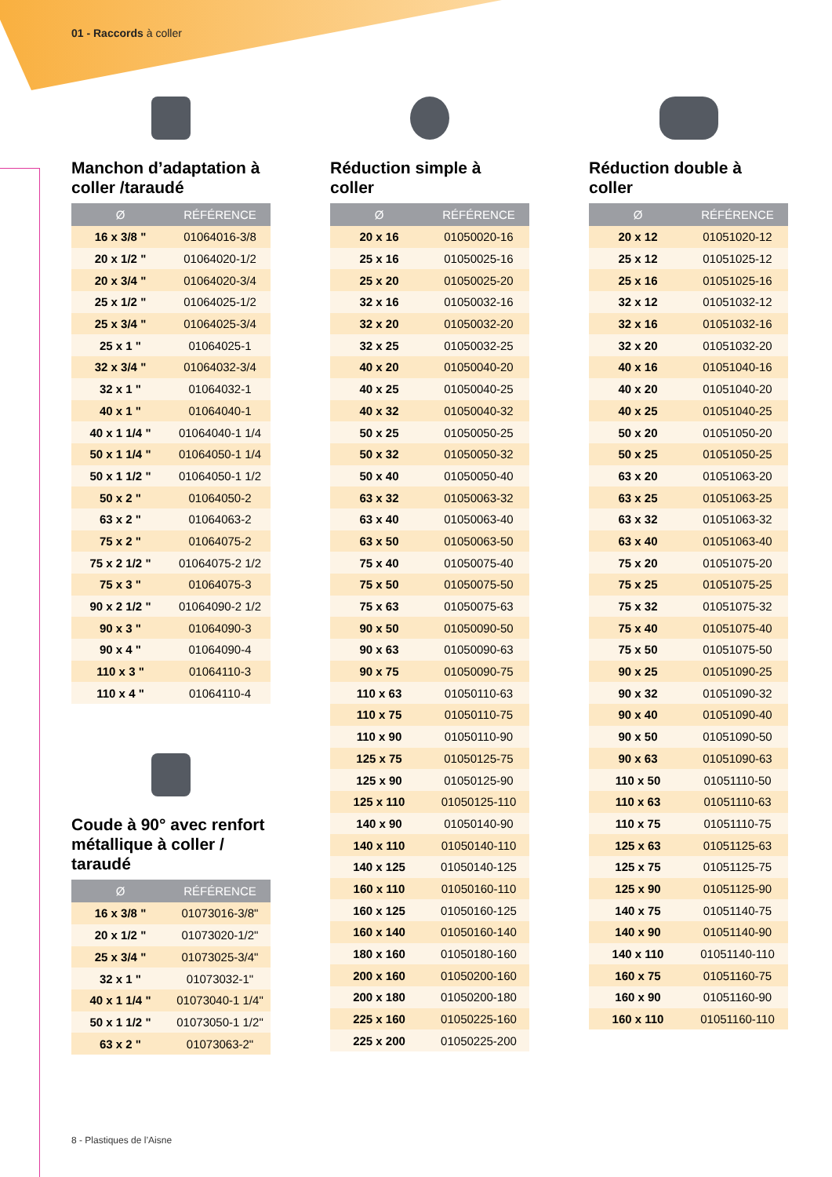01 - Raccords à coller
Manchon d’adaptation à coller /taraudé
| Ø | RÉFÉRENCE |
| --- | --- |
| 16 x 3/8 " | 01064016-3/8 |
| 20 x 1/2 " | 01064020-1/2 |
| 20 x 3/4 " | 01064020-3/4 |
| 25 x 1/2 " | 01064025-1/2 |
| 25 x 3/4 " | 01064025-3/4 |
| 25 x 1 " | 01064025-1 |
| 32 x 3/4 " | 01064032-3/4 |
| 32 x 1 " | 01064032-1 |
| 40 x 1 " | 01064040-1 |
| 40 x 1 1/4 " | 01064040-1 1/4 |
| 50 x 1 1/4 " | 01064050-1 1/4 |
| 50 x 1 1/2 " | 01064050-1 1/2 |
| 50 x 2 " | 01064050-2 |
| 63 x 2 " | 01064063-2 |
| 75 x 2 " | 01064075-2 |
| 75 x 2 1/2 " | 01064075-2 1/2 |
| 75 x 3 " | 01064075-3 |
| 90 x 2 1/2 " | 01064090-2 1/2 |
| 90 x 3 " | 01064090-3 |
| 90 x 4 " | 01064090-4 |
| 110 x 3 " | 01064110-3 |
| 110 x 4 " | 01064110-4 |
Coude à 90° avec renfort métallique à coller / taraudé
| Ø | RÉFÉRENCE |
| --- | --- |
| 16 x 3/8 " | 01073016-3/8" |
| 20 x 1/2 " | 01073020-1/2" |
| 25 x 3/4 " | 01073025-3/4" |
| 32 x 1 " | 01073032-1" |
| 40 x 1 1/4 " | 01073040-1 1/4" |
| 50 x 1 1/2 " | 01073050-1 1/2" |
| 63 x 2 " | 01073063-2" |
Réduction simple à coller
| Ø | RÉFÉRENCE |
| --- | --- |
| 20 x 16 | 01050020-16 |
| 25 x 16 | 01050025-16 |
| 25 x 20 | 01050025-20 |
| 32 x 16 | 01050032-16 |
| 32 x 20 | 01050032-20 |
| 32 x 25 | 01050032-25 |
| 40 x 20 | 01050040-20 |
| 40 x 25 | 01050040-25 |
| 40 x 32 | 01050040-32 |
| 50 x 25 | 01050050-25 |
| 50 x 32 | 01050050-32 |
| 50 x 40 | 01050050-40 |
| 63 x 32 | 01050063-32 |
| 63 x 40 | 01050063-40 |
| 63 x 50 | 01050063-50 |
| 75 x 40 | 01050075-40 |
| 75 x 50 | 01050075-50 |
| 75 x 63 | 01050075-63 |
| 90 x 50 | 01050090-50 |
| 90 x 63 | 01050090-63 |
| 90 x 75 | 01050090-75 |
| 110 x 63 | 01050110-63 |
| 110 x 75 | 01050110-75 |
| 110 x 90 | 01050110-90 |
| 125 x 75 | 01050125-75 |
| 125 x 90 | 01050125-90 |
| 125 x 110 | 01050125-110 |
| 140 x 90 | 01050140-90 |
| 140 x 110 | 01050140-110 |
| 140 x 125 | 01050140-125 |
| 160 x 110 | 01050160-110 |
| 160 x 125 | 01050160-125 |
| 160 x 140 | 01050160-140 |
| 180 x 160 | 01050180-160 |
| 200 x 160 | 01050200-160 |
| 200 x 180 | 01050200-180 |
| 225 x 160 | 01050225-160 |
| 225 x 200 | 01050225-200 |
Réduction double à coller
| Ø | RÉFÉRENCE |
| --- | --- |
| 20 x 12 | 01051020-12 |
| 25 x 12 | 01051025-12 |
| 25 x 16 | 01051025-16 |
| 32 x 12 | 01051032-12 |
| 32 x 16 | 01051032-16 |
| 32 x 20 | 01051032-20 |
| 40 x 16 | 01051040-16 |
| 40 x 20 | 01051040-20 |
| 40 x 25 | 01051040-25 |
| 50 x 20 | 01051050-20 |
| 50 x 25 | 01051050-25 |
| 63 x 20 | 01051063-20 |
| 63 x 25 | 01051063-25 |
| 63 x 32 | 01051063-32 |
| 63 x 40 | 01051063-40 |
| 75 x 20 | 01051075-20 |
| 75 x 25 | 01051075-25 |
| 75 x 32 | 01051075-32 |
| 75 x 40 | 01051075-40 |
| 75 x 50 | 01051075-50 |
| 90 x 25 | 01051090-25 |
| 90 x 32 | 01051090-32 |
| 90 x 40 | 01051090-40 |
| 90 x 50 | 01051090-50 |
| 90 x 63 | 01051090-63 |
| 110 x 50 | 01051110-50 |
| 110 x 63 | 01051110-63 |
| 110 x 75 | 01051110-75 |
| 125 x 63 | 01051125-63 |
| 125 x 75 | 01051125-75 |
| 125 x 90 | 01051125-90 |
| 140 x 75 | 01051140-75 |
| 140 x 90 | 01051140-90 |
| 140 x 110 | 01051140-110 |
| 160 x 75 | 01051160-75 |
| 160 x 90 | 01051160-90 |
| 160 x 110 | 01051160-110 |
8 - Plastiques de l’Aisne